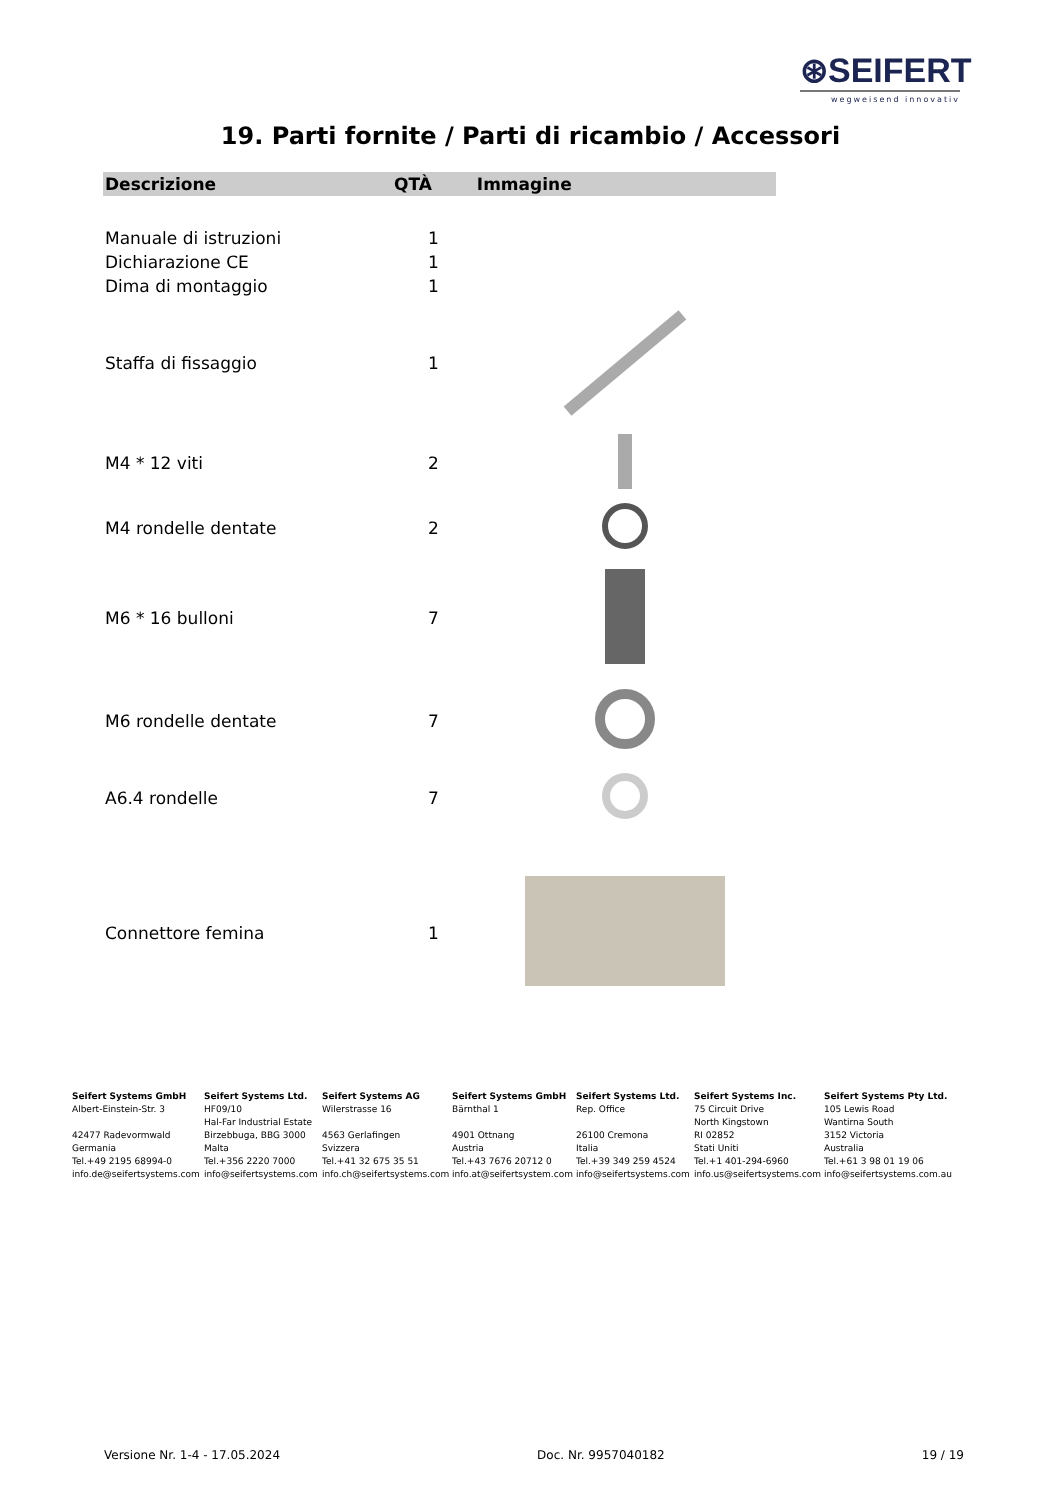⊛SEIFERT
wegweisend innovativ
19. Parti fornite / Parti di ricambio / Accessori
| Descrizione | QTÀ | Immagine |
| --- | --- | --- |
| Manuale di istruzioni | 1 | |
| Dichiarazione CE | 1 | |
| Dima di montaggio | 1 | |
| Staffa di fissaggio | 1 | |
| M4 * 12 viti | 2 | |
| M4 rondelle dentate | 2 | |
| M6 * 16 bulloni | 7 | |
| M6 rondelle dentate | 7 | |
| A6.4 rondelle | 7 | |
| Connettore femina | 1 | |
Seifert Systems GmbH
Albert-Einstein-Str. 3
42477 Radevormwald
Germania
Tel.+49 2195 68994-0
info.de@seifertsystems.com
Seifert Systems Ltd.
HF09/10
Hal-Far Industrial Estate
Birzebbuga, BBG 3000
Malta
Tel.+356 2220 7000
info@seifertsystems.com
Seifert Systems AG
Wilerstrasse 16
4563 Gerlafingen
Svizzera
Tel.+41 32 675 35 51
info.ch@seifertsystems.com
Seifert Systems GmbH
Bärnthal 1
4901 Ottnang
Austria
Tel.+43 7676 20712 0
info.at@seifertsystem.com
Seifert Systems Ltd.
Rep. Office
26100 Cremona
Italia
Tel.+39 349 259 4524
info@seifertsystems.com
Seifert Systems Inc.
75 Circuit Drive
North Kingstown
RI 02852
Stati Uniti
Tel.+1 401-294-6960
info.us@seifertsystems.com
Seifert Systems Pty Ltd.
105 Lewis Road
Wantirna South
3152 Victoria
Australia
Tel.+61 3 98 01 19 06
info@seifertsystems.com.au
Versione Nr. 1-4 - 17.05.2024 Doc. Nr. 9957040182 19 / 19